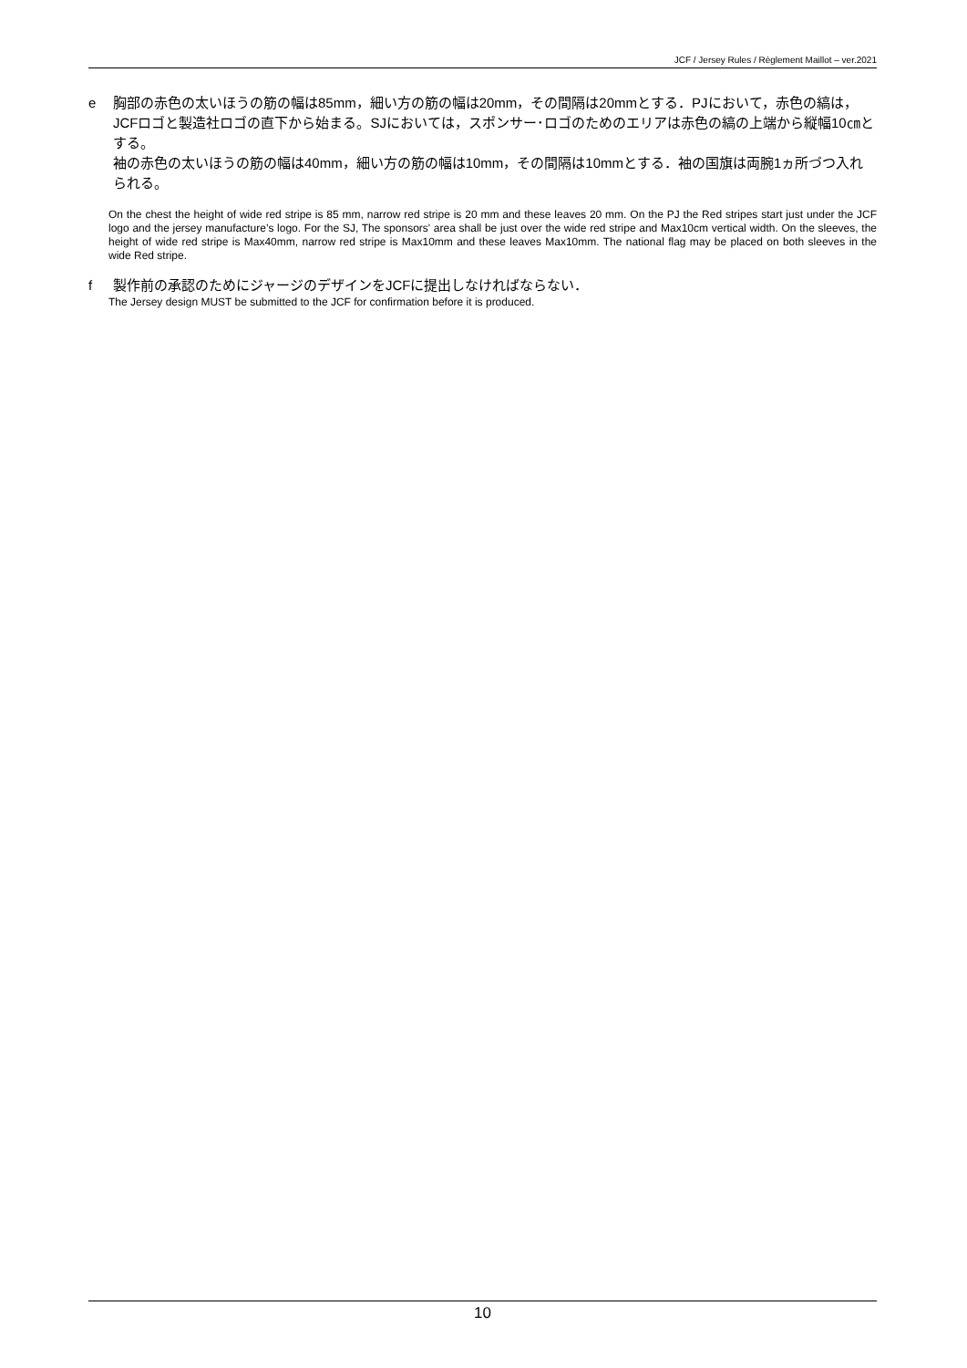JCF / Jersey Rules / Règlement Maillot – ver.2021
e 胸部の赤色の太いほうの筋の幅は85mm，細い方の筋の幅は20mm，その間隔は20mmとする．PJにおいて，赤色の縞は，JCFロゴと製造社ロゴの直下から始まる。SJにおいては，スポンサー･ロゴのためのエリアは赤色の縞の上端から縦幅10㎝とする。
袖の赤色の太いほうの筋の幅は40mm，細い方の筋の幅は10mm，その間隔は10mmとする．袖の国旗は両腕1ヵ所づつ入れられる。
On the chest the height of wide red stripe is 85 mm, narrow red stripe is 20 mm and these leaves 20 mm. On the PJ the Red stripes start just under the JCF logo and the jersey manufacture’s logo. For the SJ, The sponsors' area shall be just over the wide red stripe and Max10cm vertical width. On the sleeves, the height of wide red stripe is Max40mm, narrow red stripe is Max10mm and these leaves Max10mm. The national flag may be placed on both sleeves in the wide Red stripe.
f 製作前の承認のためにジャージのデザインをJCFに提出しなければならない．
The Jersey design MUST be submitted to the JCF for confirmation before it is produced.
10